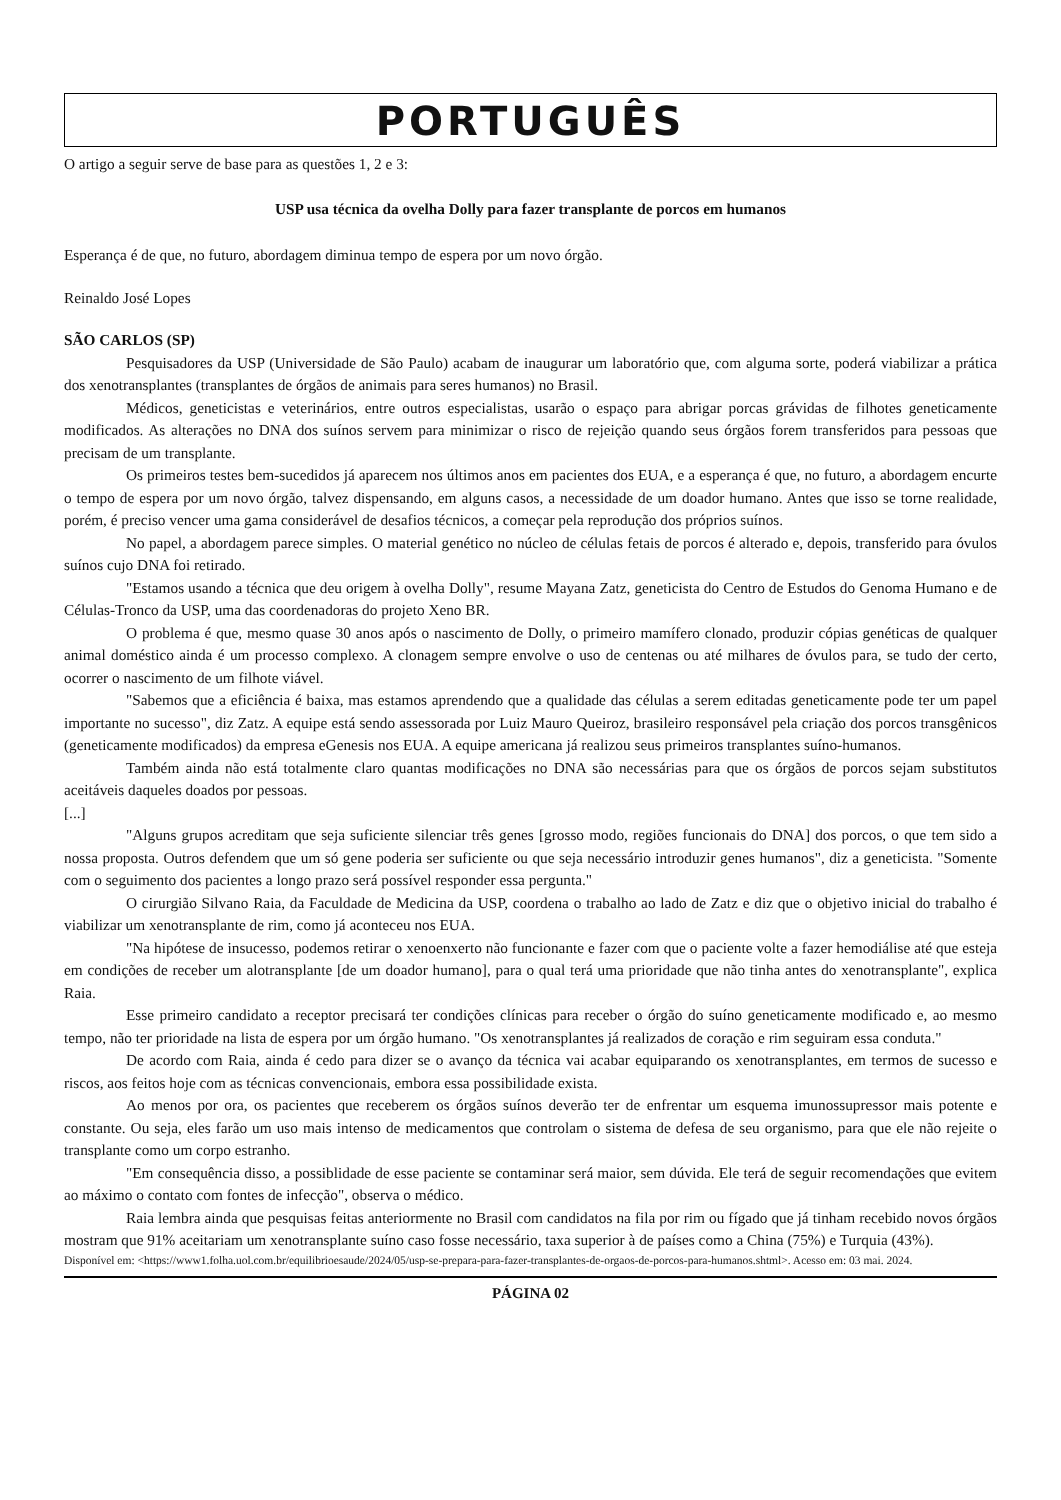PORTUGUÊS
O artigo a seguir serve de base para as questões 1, 2 e 3:
USP usa técnica da ovelha Dolly para fazer transplante de porcos em humanos
Esperança é de que, no futuro, abordagem diminua tempo de espera por um novo órgão.
Reinaldo José Lopes
SÃO CARLOS (SP)
Pesquisadores da USP (Universidade de São Paulo) acabam de inaugurar um laboratório que, com alguma sorte, poderá viabilizar a prática dos xenotransplantes (transplantes de órgãos de animais para seres humanos) no Brasil.
Médicos, geneticistas e veterinários, entre outros especialistas, usarão o espaço para abrigar porcas grávidas de filhotes geneticamente modificados. As alterações no DNA dos suínos servem para minimizar o risco de rejeição quando seus órgãos forem transferidos para pessoas que precisam de um transplante.
Os primeiros testes bem-sucedidos já aparecem nos últimos anos em pacientes dos EUA, e a esperança é que, no futuro, a abordagem encurte o tempo de espera por um novo órgão, talvez dispensando, em alguns casos, a necessidade de um doador humano. Antes que isso se torne realidade, porém, é preciso vencer uma gama considerável de desafios técnicos, a começar pela reprodução dos próprios suínos.
No papel, a abordagem parece simples. O material genético no núcleo de células fetais de porcos é alterado e, depois, transferido para óvulos suínos cujo DNA foi retirado.
"Estamos usando a técnica que deu origem à ovelha Dolly", resume Mayana Zatz, geneticista do Centro de Estudos do Genoma Humano e de Células-Tronco da USP, uma das coordenadoras do projeto Xeno BR.
O problema é que, mesmo quase 30 anos após o nascimento de Dolly, o primeiro mamífero clonado, produzir cópias genéticas de qualquer animal doméstico ainda é um processo complexo. A clonagem sempre envolve o uso de centenas ou até milhares de óvulos para, se tudo der certo, ocorrer o nascimento de um filhote viável.
"Sabemos que a eficiência é baixa, mas estamos aprendendo que a qualidade das células a serem editadas geneticamente pode ter um papel importante no sucesso", diz Zatz. A equipe está sendo assessorada por Luiz Mauro Queiroz, brasileiro responsável pela criação dos porcos transgênicos (geneticamente modificados) da empresa eGenesis nos EUA. A equipe americana já realizou seus primeiros transplantes suíno-humanos.
Também ainda não está totalmente claro quantas modificações no DNA são necessárias para que os órgãos de porcos sejam substitutos aceitáveis daqueles doados por pessoas.
[...]
"Alguns grupos acreditam que seja suficiente silenciar três genes [grosso modo, regiões funcionais do DNA] dos porcos, o que tem sido a nossa proposta. Outros defendem que um só gene poderia ser suficiente ou que seja necessário introduzir genes humanos", diz a geneticista. "Somente com o seguimento dos pacientes a longo prazo será possível responder essa pergunta."
O cirurgião Silvano Raia, da Faculdade de Medicina da USP, coordena o trabalho ao lado de Zatz e diz que o objetivo inicial do trabalho é viabilizar um xenotransplante de rim, como já aconteceu nos EUA.
"Na hipótese de insucesso, podemos retirar o xenoenxerto não funcionante e fazer com que o paciente volte a fazer hemodiálise até que esteja em condições de receber um alotransplante [de um doador humano], para o qual terá uma prioridade que não tinha antes do xenotransplante", explica Raia.
Esse primeiro candidato a receptor precisará ter condições clínicas para receber o órgão do suíno geneticamente modificado e, ao mesmo tempo, não ter prioridade na lista de espera por um órgão humano. "Os xenotransplantes já realizados de coração e rim seguiram essa conduta."
De acordo com Raia, ainda é cedo para dizer se o avanço da técnica vai acabar equiparando os xenotransplantes, em termos de sucesso e riscos, aos feitos hoje com as técnicas convencionais, embora essa possibilidade exista.
Ao menos por ora, os pacientes que receberem os órgãos suínos deverão ter de enfrentar um esquema imunossupressor mais potente e constante. Ou seja, eles farão um uso mais intenso de medicamentos que controlam o sistema de defesa de seu organismo, para que ele não rejeite o transplante como um corpo estranho.
"Em consequência disso, a possiblidade de esse paciente se contaminar será maior, sem dúvida. Ele terá de seguir recomendações que evitem ao máximo o contato com fontes de infecção", observa o médico.
Raia lembra ainda que pesquisas feitas anteriormente no Brasil com candidatos na fila por rim ou fígado que já tinham recebido novos órgãos mostram que 91% aceitariam um xenotransplante suíno caso fosse necessário, taxa superior à de países como a China (75%) e Turquia (43%).
Disponível em: <https://www1.folha.uol.com.br/equilibrioesaude/2024/05/usp-se-prepara-para-fazer-transplantes-de-orgaos-de-porcos-para-humanos.shtml>. Acesso em: 03 mai. 2024.
PÁGINA 02